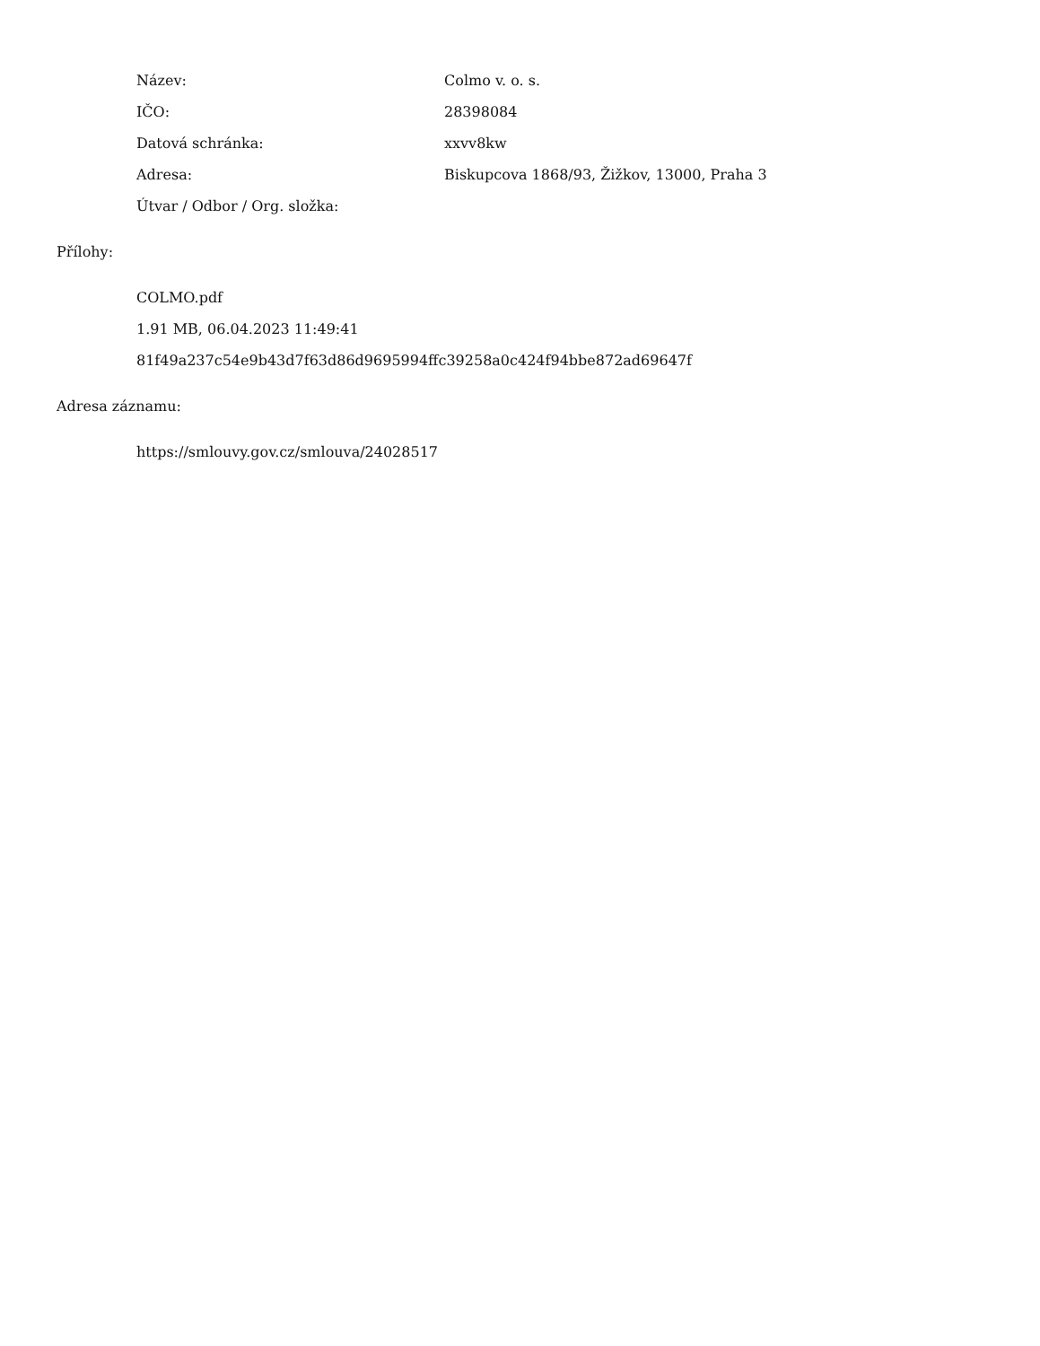Název: Colmo v. o. s.
IČO: 28398084
Datová schránka: xxvv8kw
Adresa:
Biskupcova 1868/93, Žižkov, 13000, Praha 3
Útvar / Odbor / Org. složka:
Přílohy:
COLMO.pdf
1.91 MB, 06.04.2023 11:49:41
81f49a237c54e9b43d7f63d86d9695994ffc39258a0c424f94bbe872ad69647f
Adresa záznamu:
https://smlouvy.gov.cz/smlouva/24028517